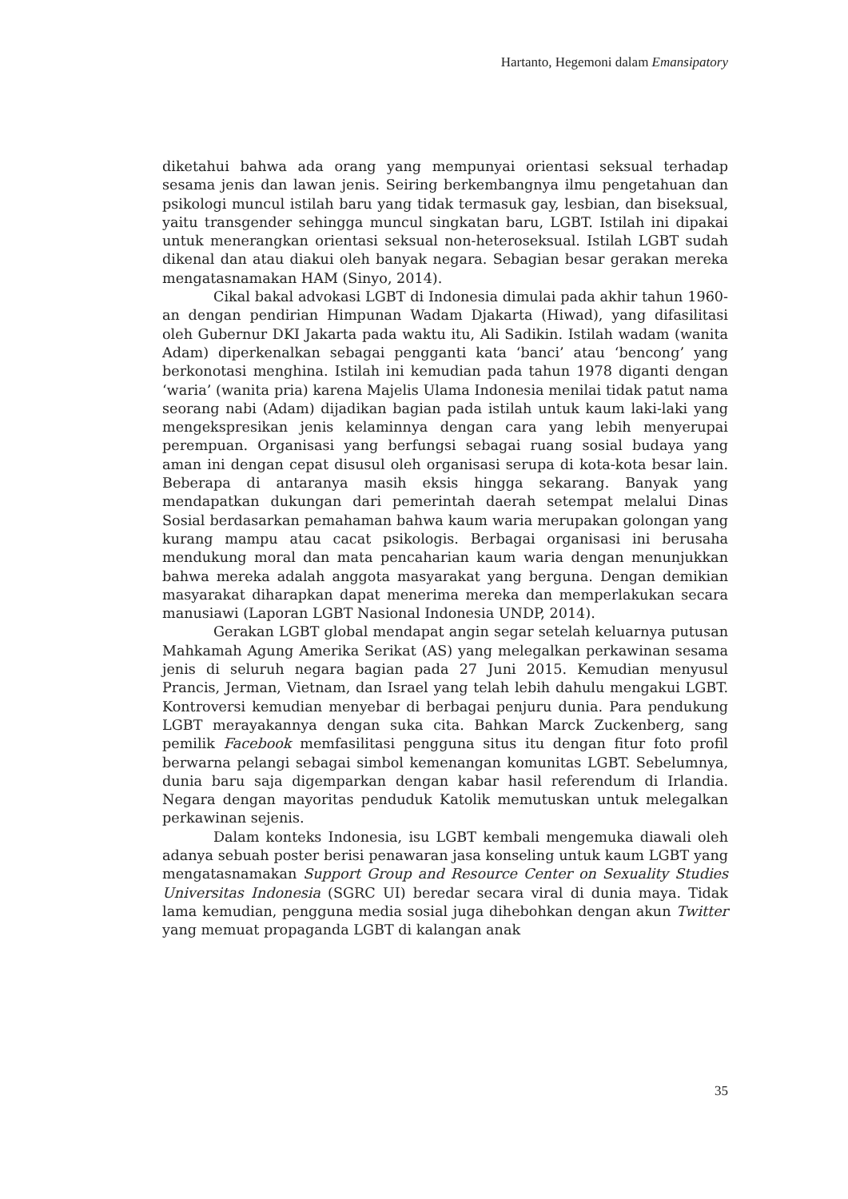Hartanto, Hegemoni dalam Emansipatory
diketahui bahwa ada orang yang mempunyai orientasi seksual terhadap sesama jenis dan lawan jenis. Seiring berkembangnya ilmu pengetahuan dan psikologi muncul istilah baru yang tidak termasuk gay, lesbian, dan biseksual, yaitu transgender sehingga muncul singkatan baru, LGBT. Istilah ini dipakai untuk menerangkan orientasi seksual non-heteroseksual. Istilah LGBT sudah dikenal dan atau diakui oleh banyak negara. Sebagian besar gerakan mereka mengatasnamakan HAM (Sinyo, 2014).
Cikal bakal advokasi LGBT di Indonesia dimulai pada akhir tahun 1960-an dengan pendirian Himpunan Wadam Djakarta (Hiwad), yang difasilitasi oleh Gubernur DKI Jakarta pada waktu itu, Ali Sadikin. Istilah wadam (wanita Adam) diperkenalkan sebagai pengganti kata ‘banci’ atau ‘bencong’ yang berkonotasi menghina. Istilah ini kemudian pada tahun 1978 diganti dengan ‘waria’ (wanita pria) karena Majelis Ulama Indonesia menilai tidak patut nama seorang nabi (Adam) dijadikan bagian pada istilah untuk kaum laki-laki yang mengekspresikan jenis kelaminnya dengan cara yang lebih menyerupai perempuan. Organisasi yang berfungsi sebagai ruang sosial budaya yang aman ini dengan cepat disusul oleh organisasi serupa di kota-kota besar lain. Beberapa di antaranya masih eksis hingga sekarang. Banyak yang mendapatkan dukungan dari pemerintah daerah setempat melalui Dinas Sosial berdasarkan pemahaman bahwa kaum waria merupakan golongan yang kurang mampu atau cacat psikologis. Berbagai organisasi ini berusaha mendukung moral dan mata pencaharian kaum waria dengan menunjukkan bahwa mereka adalah anggota masyarakat yang berguna. Dengan demikian masyarakat diharapkan dapat menerima mereka dan memperlakukan secara manusiawi (Laporan LGBT Nasional Indonesia UNDP, 2014).
Gerakan LGBT global mendapat angin segar setelah keluarnya putusan Mahkamah Agung Amerika Serikat (AS) yang melegalkan perkawinan sesama jenis di seluruh negara bagian pada 27 Juni 2015. Kemudian menyusul Prancis, Jerman, Vietnam, dan Israel yang telah lebih dahulu mengakui LGBT. Kontroversi kemudian menyebar di berbagai penjuru dunia. Para pendukung LGBT merayakannya dengan suka cita. Bahkan Marck Zuckenberg, sang pemilik Facebook memfasilitasi pengguna situs itu dengan fitur foto profil berwarna pelangi sebagai simbol kemenangan komunitas LGBT. Sebelumnya, dunia baru saja digemparkan dengan kabar hasil referendum di Irlandia. Negara dengan mayoritas penduduk Katolik memutuskan untuk melegalkan perkawinan sejenis.
Dalam konteks Indonesia, isu LGBT kembali mengemuka diawali oleh adanya sebuah poster berisi penawaran jasa konseling untuk kaum LGBT yang mengatasnamakan Support Group and Resource Center on Sexuality Studies Universitas Indonesia (SGRC UI) beredar secara viral di dunia maya. Tidak lama kemudian, pengguna media sosial juga dihebohkan dengan akun Twitter yang memuat propaganda LGBT di kalangan anak
35